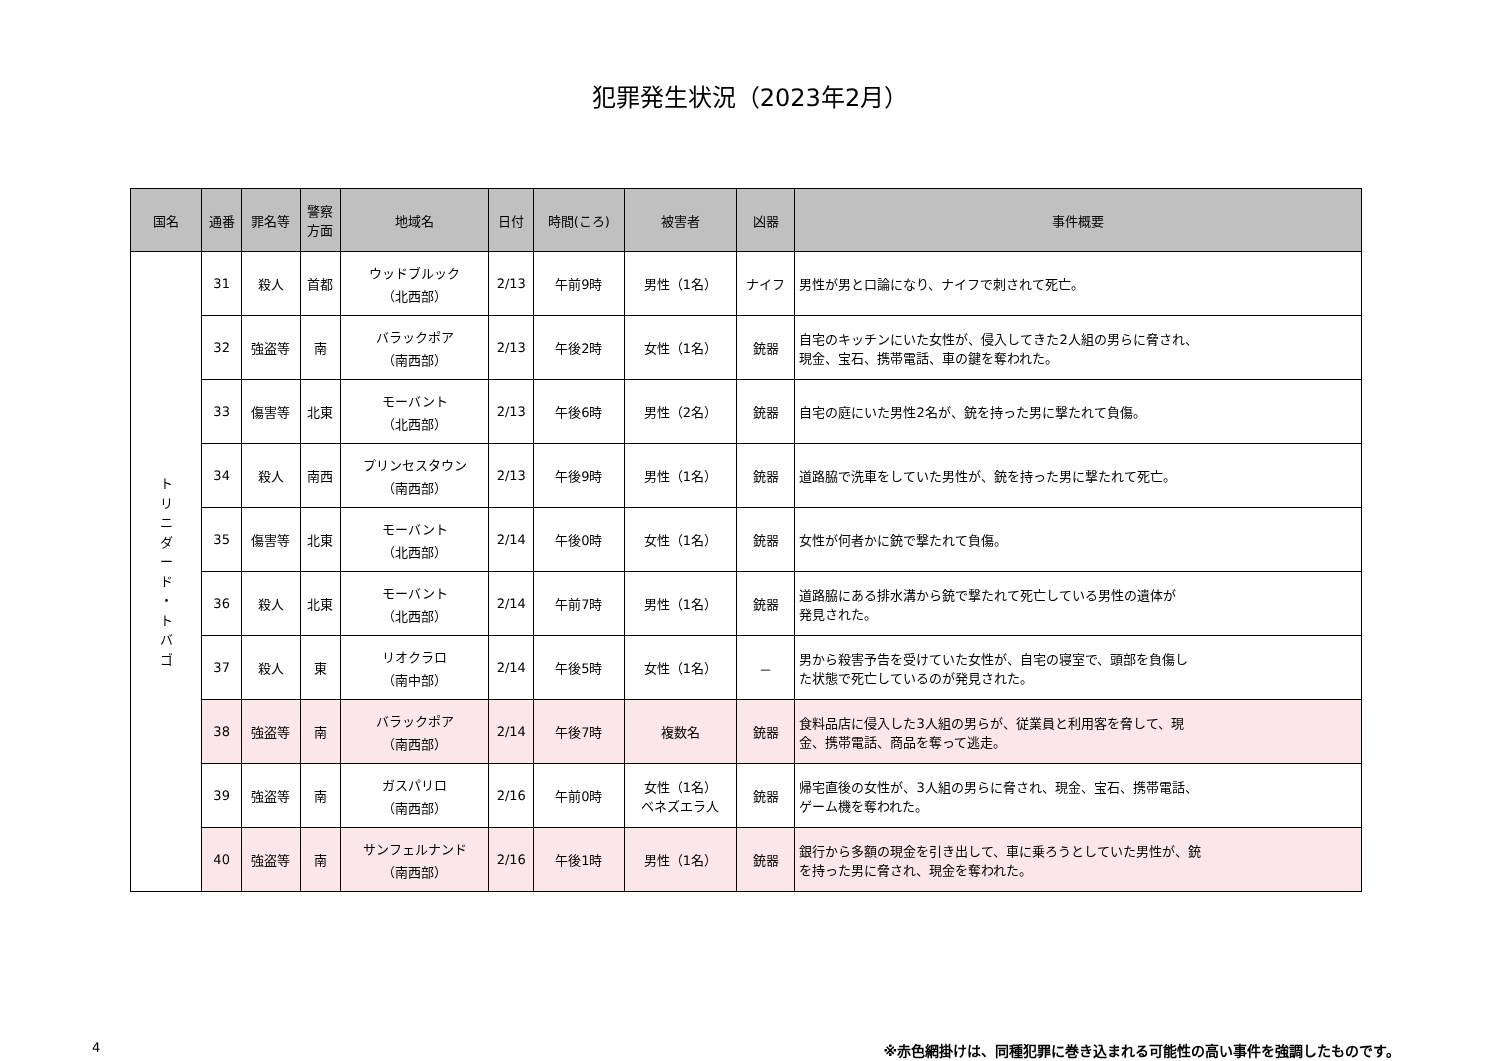犯罪発生状況（2023年2月）
| 国名 | 通番 | 罪名等 | 警察 方面 | 地域名 | 日付 | 時間(ころ) | 被害者 | 凶器 | 事件概要 |
| --- | --- | --- | --- | --- | --- | --- | --- | --- | --- |
| ト リ ニ ダ ー ド ・ ト バ ゴ | 31 | 殺人 | 首都 | ウッドブルック （北西部） | 2/13 | 午前9時 | 男性（1名） | ナイフ | 男性が男と口論になり、ナイフで刺されて死亡。 |
| | 32 | 強盗等 | 南 | バラックポア （南西部） | 2/13 | 午後2時 | 女性（1名） | 銃器 | 自宅のキッチンにいた女性が、侵入してきた2人組の男らに脅され、 現金、宝石、携帯電話、車の鍵を奪われた。 |
| | 33 | 傷害等 | 北東 | モーバント （北西部） | 2/13 | 午後6時 | 男性（2名） | 銃器 | 自宅の庭にいた男性2名が、銃を持った男に撃たれて負傷。 |
| | 34 | 殺人 | 南西 | プリンセスタウン （南西部） | 2/13 | 午後9時 | 男性（1名） | 銃器 | 道路脇で洗車をしていた男性が、銃を持った男に撃たれて死亡。 |
| | 35 | 傷害等 | 北東 | モーバント （北西部） | 2/14 | 午後0時 | 女性（1名） | 銃器 | 女性が何者かに銃で撃たれて負傷。 |
| | 36 | 殺人 | 北東 | モーバント （北西部） | 2/14 | 午前7時 | 男性（1名） | 銃器 | 道路脇にある排水溝から銃で撃たれて死亡している男性の遺体が 発見された。 |
| | 37 | 殺人 | 東 | リオクラロ （南中部） | 2/14 | 午後5時 | 女性（1名） | － | 男から殺害予告を受けていた女性が、自宅の寝室で、頭部を負傷し た状態で死亡しているのが発見された。 |
| | 38 | 強盗等 | 南 | バラックポア （南西部） | 2/14 | 午後7時 | 複数名 | 銃器 | 食料品店に侵入した3人組の男らが、従業員と利用客を脅して、現 金、携帯電話、商品を奪って逃走。 |
| | 39 | 強盗等 | 南 | ガスパリロ （南西部） | 2/16 | 午前0時 | 女性（1名） ベネズエラ人 | 銃器 | 帰宅直後の女性が、3人組の男らに脅され、現金、宝石、携帯電話、 ゲーム機を奪われた。 |
| | 40 | 強盗等 | 南 | サンフェルナンド （南西部） | 2/16 | 午後1時 | 男性（1名） | 銃器 | 銀行から多額の現金を引き出して、車に乗ろうとしていた男性が、銃 を持った男に脅され、現金を奪われた。 |
4 ※赤色網掛けは、同種犯罪に巻き込まれる可能性の高い事件を強調したものです。